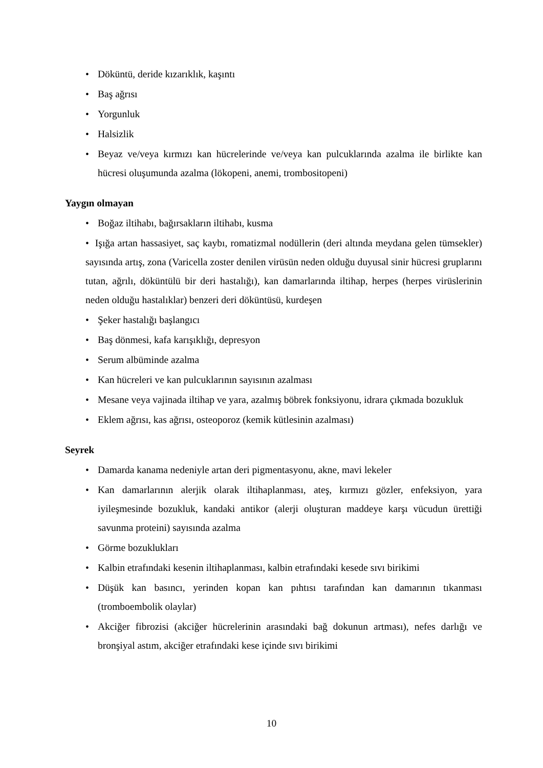• Döküntü, deride kızarıklık, kaşıntı
• Baş ağrısı
• Yorgunluk
• Halsizlik
• Beyaz ve/veya kırmızı kan hücrelerinde ve/veya kan pulcuklarında azalma ile birlikte kan hücresi oluşumunda azalma (lökopeni, anemi, trombositopeni)
Yaygın olmayan
• Boğaz iltihabı, bağırsakların iltihabı, kusma
• Işığa artan hassasiyet, saç kaybı, romatizmal nodüllerin (deri altında meydana gelen tümsekler) sayısında artış, zona (Varicella zoster denilen virüsün neden olduğu duyusal sinir hücresi gruplarını tutan, ağrılı, döküntülü bir deri hastalığı), kan damarlarında iltihap, herpes (herpes virüslerinin neden olduğu hastalıklar) benzeri deri döküntüsü, kurdeşen
• Şeker hastalığı başlangıcı
• Baş dönmesi, kafa karışıklığı, depresyon
• Serum albüminde azalma
• Kan hücreleri ve kan pulcuklarının sayısının azalması
• Mesane veya vajinada iltihap ve yara, azalmış böbrek fonksiyonu, idrara çıkmada bozukluk
• Eklem ağrısı, kas ağrısı, osteoporoz (kemik kütlesinin azalması)
Seyrek
• Damarda kanama nedeniyle artan deri pigmentasyonu, akne, mavi lekeler
• Kan damarlarının alerjik olarak iltihaplanması, ateş, kırmızı gözler, enfeksiyon, yara iyileşmesinde bozukluk, kandaki antikor (alerji oluşturan maddeye karşı vücudun ürettiği savunma proteini) sayısında azalma
• Görme bozuklukları
• Kalbin etrafındaki kesenin iltihaplanması, kalbin etrafındaki kesede sıvı birikimi
• Düşük kan basıncı, yerinden kopan kan pıhtısı tarafından kan damarının tıkanması (tromboembolik olaylar)
• Akciğer fibrozisi (akciğer hücrelerinin arasındaki bağ dokunun artması), nefes darlığı ve bronşiyal astım, akciğer etrafındaki kese içinde sıvı birikimi
10